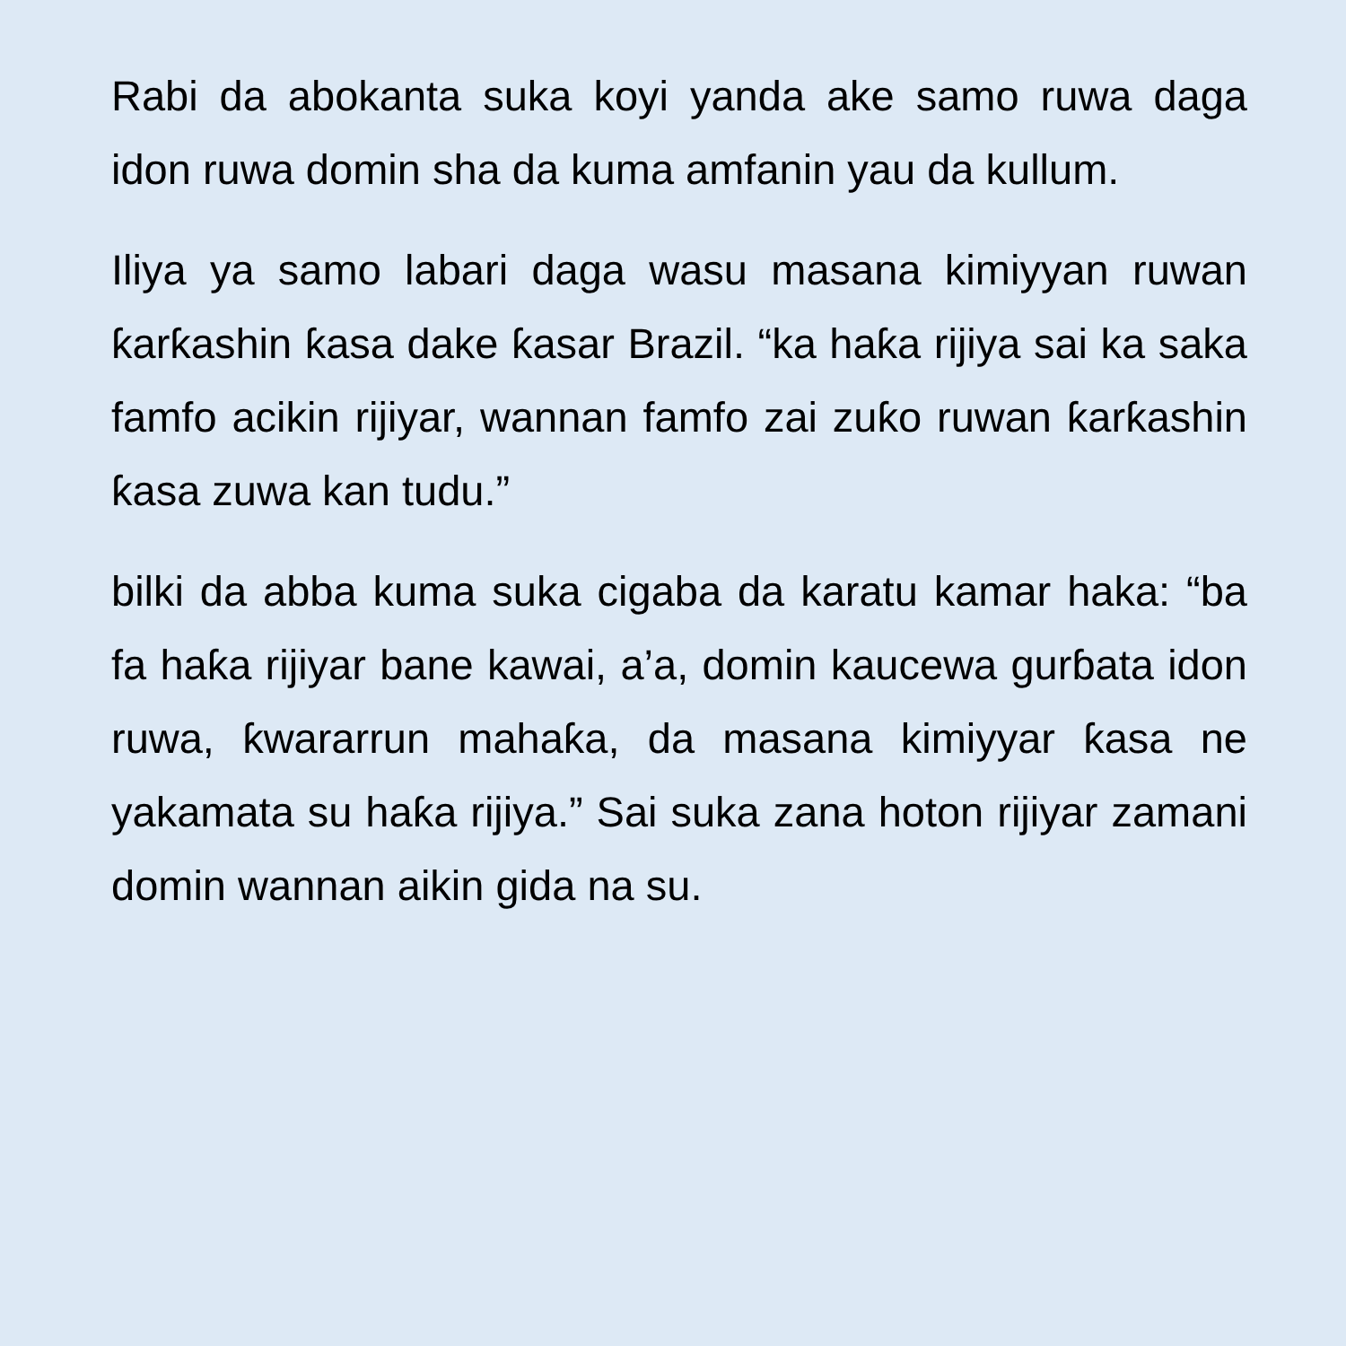Rabi da abokanta suka koyi yanda ake samo ruwa daga idon ruwa domin sha da kuma amfanin yau da kullum.
Iliya ya samo labari daga wasu masana kimiyyan ruwan ƙarƙashin ƙasa dake ƙasar Brazil. “ka haƙa rijiya sai ka saka famfo acikin rijiyar, wannan famfo zai zuƙo ruwan ƙarƙashin ƙasa zuwa kan tudu.”
bilki da abba kuma suka cigaba da karatu kamar haka: “ba fa haƙa rijiyar bane kawai, a’a, domin kaucewa gurɓata idon ruwa, ƙwararrun mahaƙa, da masana kimiyyar ƙasa ne yakamata su haƙa rijiya.” Sai suka zana hoton rijiyar zamani domin wannan aikin gida na su.